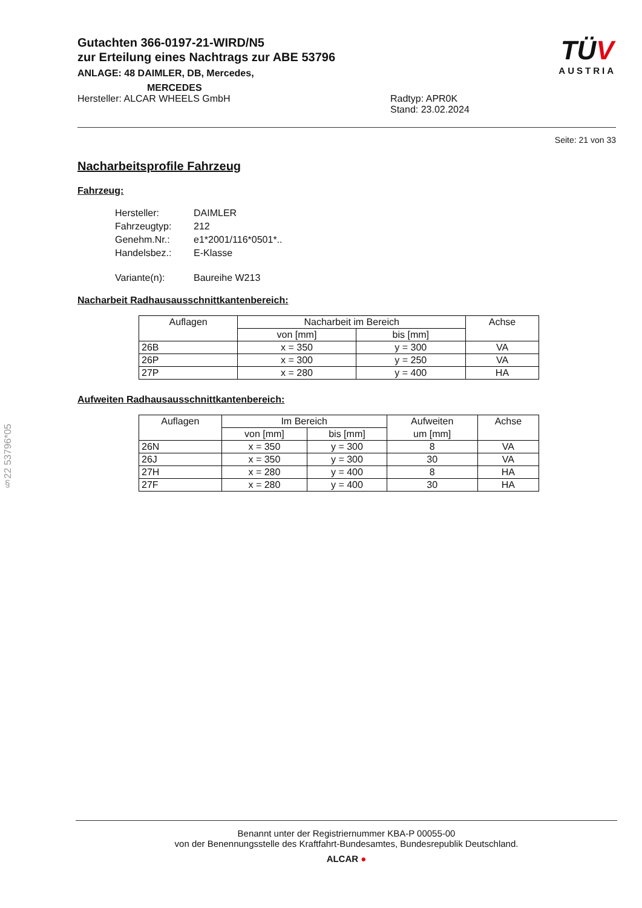Gutachten 366-0197-21-WIRD/N5
zur Erteilung eines Nachtrags zur ABE 53796
ANLAGE: 48 DAIMLER, DB, Mercedes,
MERCEDES
Hersteller: ALCAR WHEELS GmbH Radtyp: APR0K
Stand: 23.02.2024
TÜV
AUSTRIA
Seite: 21 von 33
Nacharbeitsprofile Fahrzeug
Fahrzeug:
| Hersteller: | DAIMLER |
| Fahrzeugtyp: | 212 |
| Genehm.Nr.: | e1*2001/116*0501*.. |
| Handelsbez.: | E-Klasse |
| Variante(n): | Baureihe W213 |
Nacharbeit Radhausausschnittkantenbereich:
| Auflagen | Nacharbeit im Bereich | | Achse |
| --- | --- | --- | --- |
| | von [mm] | bis [mm] | |
| 26B | x = 350 | y = 300 | VA |
| 26P | x = 300 | y = 250 | VA |
| 27P | x = 280 | y = 400 | HA |
Aufweiten Radhausausschnittkantenbereich:
| Auflagen | Im Bereich | | Aufweiten | Achse |
| --- | --- | --- | --- | --- |
| | von [mm] | bis [mm] | um [mm] | |
| 26N | x = 350 | y = 300 | 8 | VA |
| 26J | x = 350 | y = 300 | 30 | VA |
| 27H | x = 280 | y = 400 | 8 | HA |
| 27F | x = 280 | y = 400 | 30 | HA |
§22 53796*05
Benannt unter der Registriernummer KBA-P 00055-00
von der Benennungsstelle des Kraftfahrt-Bundesamtes, Bundesrepublik Deutschland.
ALCAR ●